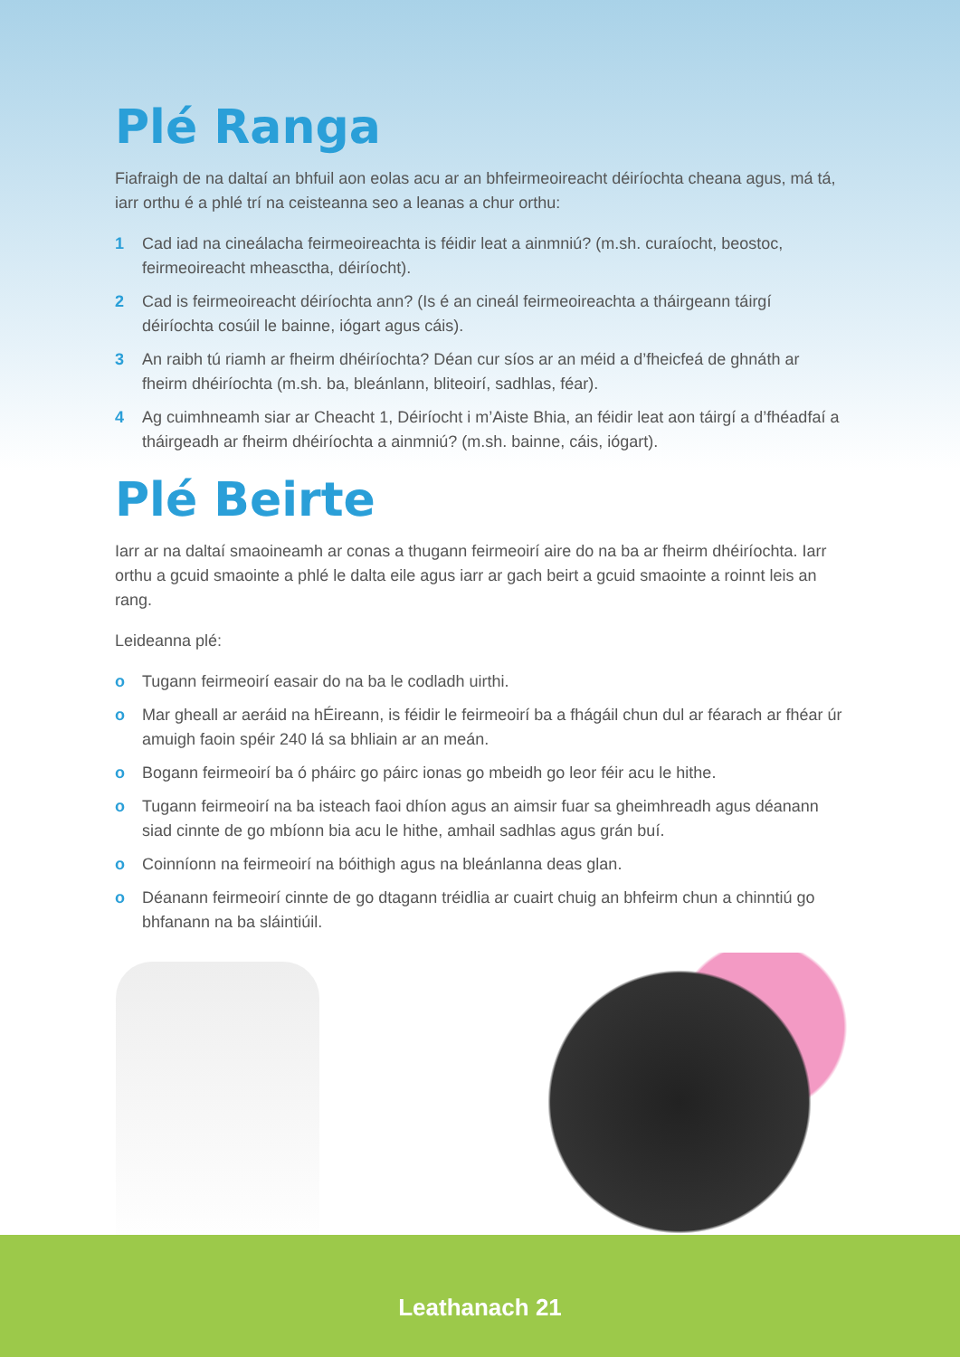Plé Ranga
Fiafraigh de na daltaí an bhfuil aon eolas acu ar an bhfeirmeoireacht déiríochta cheana agus, má tá, iarr orthu é a phlé trí na ceisteanna seo a leanas a chur orthu:
1 Cad iad na cineálacha feirmeoireachta is féidir leat a ainmniú? (m.sh. curaíocht, beostoc, feirmeoireacht mheasctha, déiríocht).
2 Cad is feirmeoireacht déiríochta ann? (Is é an cineál feirmeoireachta a tháirgeann táirgí déiríochta cosúil le bainne, iógart agus cáis).
3 An raibh tú riamh ar fheirm dhéiríochta? Déan cur síos ar an méid a d’fheicfeá de ghnáth ar fheirm dhéiríochta (m.sh. ba, bleánlann, bliteoirí, sadhlas, féar).
4 Ag cuimhneamh siar ar Cheacht 1, Déiríocht i m’Aiste Bhia, an féidir leat aon táirgí a d’fhéadfaí a tháirgeadh ar fheirm dhéiríochta a ainmniú? (m.sh. bainne, cáis, iógart).
Plé Beirte
Iarr ar na daltaí smaoineamh ar conas a thugann feirmeoirí aire do na ba ar fheirm dhéiríochta. Iarr orthu a gcuid smaointe a phlé le dalta eile agus iarr ar gach beirt a gcuid smaointe a roinnt leis an rang.
Leideanna plé:
o Tugann feirmeoirí easair do na ba le codladh uirthi.
o Mar gheall ar aeráid na hÉireann, is féidir le feirmeoirí ba a fhágáil chun dul ar féarach ar fhéar úr amuigh faoin spéir 240 lá sa bhliain ar an meán.
o Bogann feirmeoirí ba ó pháirc go páirc ionas go mbeidh go leor féir acu le hithe.
o Tugann feirmeoirí na ba isteach faoi dhíon agus an aimsir fuar sa gheimhreadh agus déanann siad cinnte de go mbíonn bia acu le hithe, amhail sadhlas agus grán buí.
o Coinníonn na feirmeoirí na bóithigh agus na bleánlanna deas glan.
o Déanann feirmeoirí cinnte de go dtagann tréidlia ar cuairt chuig an bhfeirm chun a chinntiú go bhfanann na ba sláintiúil.
Leathanach 21